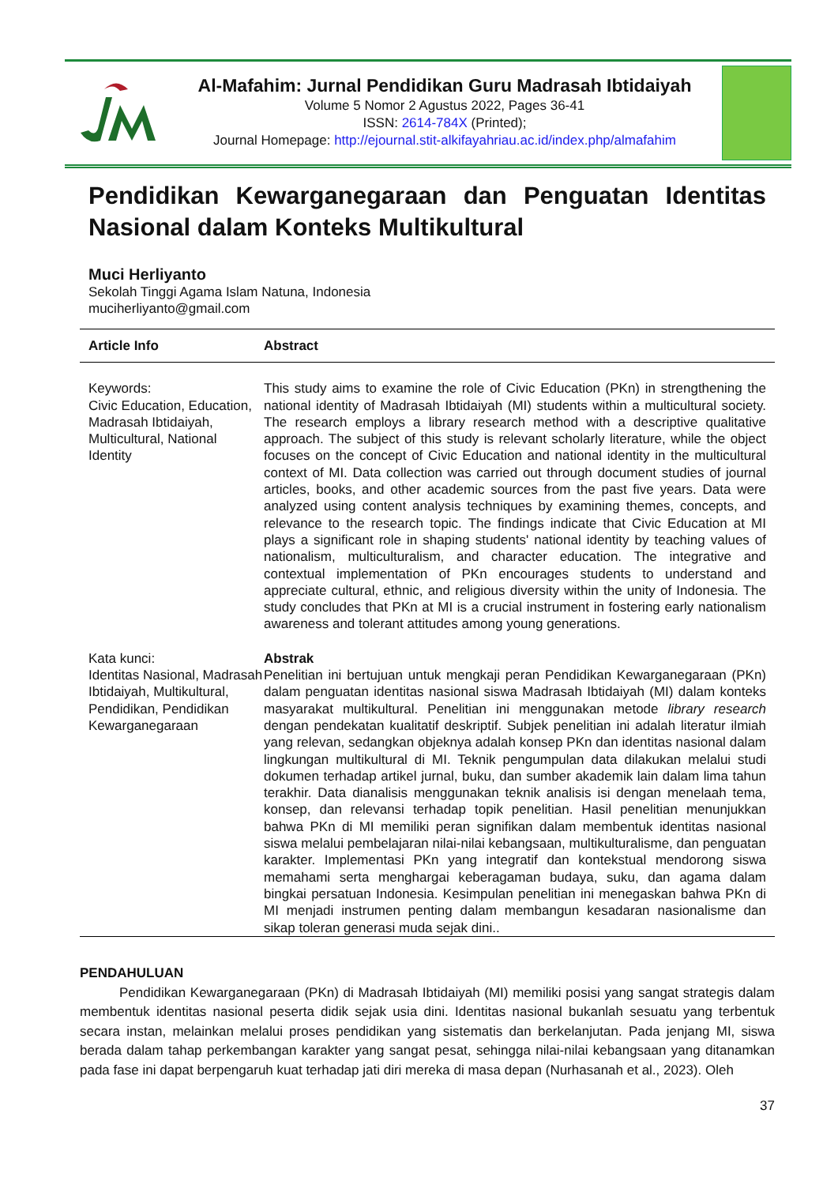Al-Mafahim: Jurnal Pendidikan Guru Madrasah Ibtidaiyah
Volume 5 Nomor 2 Agustus 2022, Pages 36-41
ISSN: 2614-784X (Printed);
Journal Homepage: http://ejournal.stit-alkifayahriau.ac.id/index.php/almafahim
Pendidikan Kewarganegaraan dan Penguatan Identitas Nasional dalam Konteks Multikultural
Muci Herliyanto
Sekolah Tinggi Agama Islam Natuna, Indonesia
muciherliyanto@gmail.com
Article Info Abstract
Keywords:
Civic Education, Education, Madrasah Ibtidaiyah, Multicultural, National Identity
This study aims to examine the role of Civic Education (PKn) in strengthening the national identity of Madrasah Ibtidaiyah (MI) students within a multicultural society. The research employs a library research method with a descriptive qualitative approach. The subject of this study is relevant scholarly literature, while the object focuses on the concept of Civic Education and national identity in the multicultural context of MI. Data collection was carried out through document studies of journal articles, books, and other academic sources from the past five years. Data were analyzed using content analysis techniques by examining themes, concepts, and relevance to the research topic. The findings indicate that Civic Education at MI plays a significant role in shaping students' national identity by teaching values of nationalism, multiculturalism, and character education. The integrative and contextual implementation of PKn encourages students to understand and appreciate cultural, ethnic, and religious diversity within the unity of Indonesia. The study concludes that PKn at MI is a crucial instrument in fostering early nationalism awareness and tolerant attitudes among young generations.
Kata kunci:
Identitas Nasional, Madrasah Ibtidaiyah, Multikultural, Pendidikan, Pendidikan Kewarganegaraan
Abstrak
Penelitian ini bertujuan untuk mengkaji peran Pendidikan Kewarganegaraan (PKn) dalam penguatan identitas nasional siswa Madrasah Ibtidaiyah (MI) dalam konteks masyarakat multikultural. Penelitian ini menggunakan metode library research dengan pendekatan kualitatif deskriptif. Subjek penelitian ini adalah literatur ilmiah yang relevan, sedangkan objeknya adalah konsep PKn dan identitas nasional dalam lingkungan multikultural di MI. Teknik pengumpulan data dilakukan melalui studi dokumen terhadap artikel jurnal, buku, dan sumber akademik lain dalam lima tahun terakhir. Data dianalisis menggunakan teknik analisis isi dengan menelaah tema, konsep, dan relevansi terhadap topik penelitian. Hasil penelitian menunjukkan bahwa PKn di MI memiliki peran signifikan dalam membentuk identitas nasional siswa melalui pembelajaran nilai-nilai kebangsaan, multikulturalisme, dan penguatan karakter. Implementasi PKn yang integratif dan kontekstual mendorong siswa memahami serta menghargai keberagaman budaya, suku, dan agama dalam bingkai persatuan Indonesia. Kesimpulan penelitian ini menegaskan bahwa PKn di MI menjadi instrumen penting dalam membangun kesadaran nasionalisme dan sikap toleran generasi muda sejak dini..
PENDAHULUAN
Pendidikan Kewarganegaraan (PKn) di Madrasah Ibtidaiyah (MI) memiliki posisi yang sangat strategis dalam membentuk identitas nasional peserta didik sejak usia dini. Identitas nasional bukanlah sesuatu yang terbentuk secara instan, melainkan melalui proses pendidikan yang sistematis dan berkelanjutan. Pada jenjang MI, siswa berada dalam tahap perkembangan karakter yang sangat pesat, sehingga nilai-nilai kebangsaan yang ditanamkan pada fase ini dapat berpengaruh kuat terhadap jati diri mereka di masa depan (Nurhasanah et al., 2023). Oleh
37